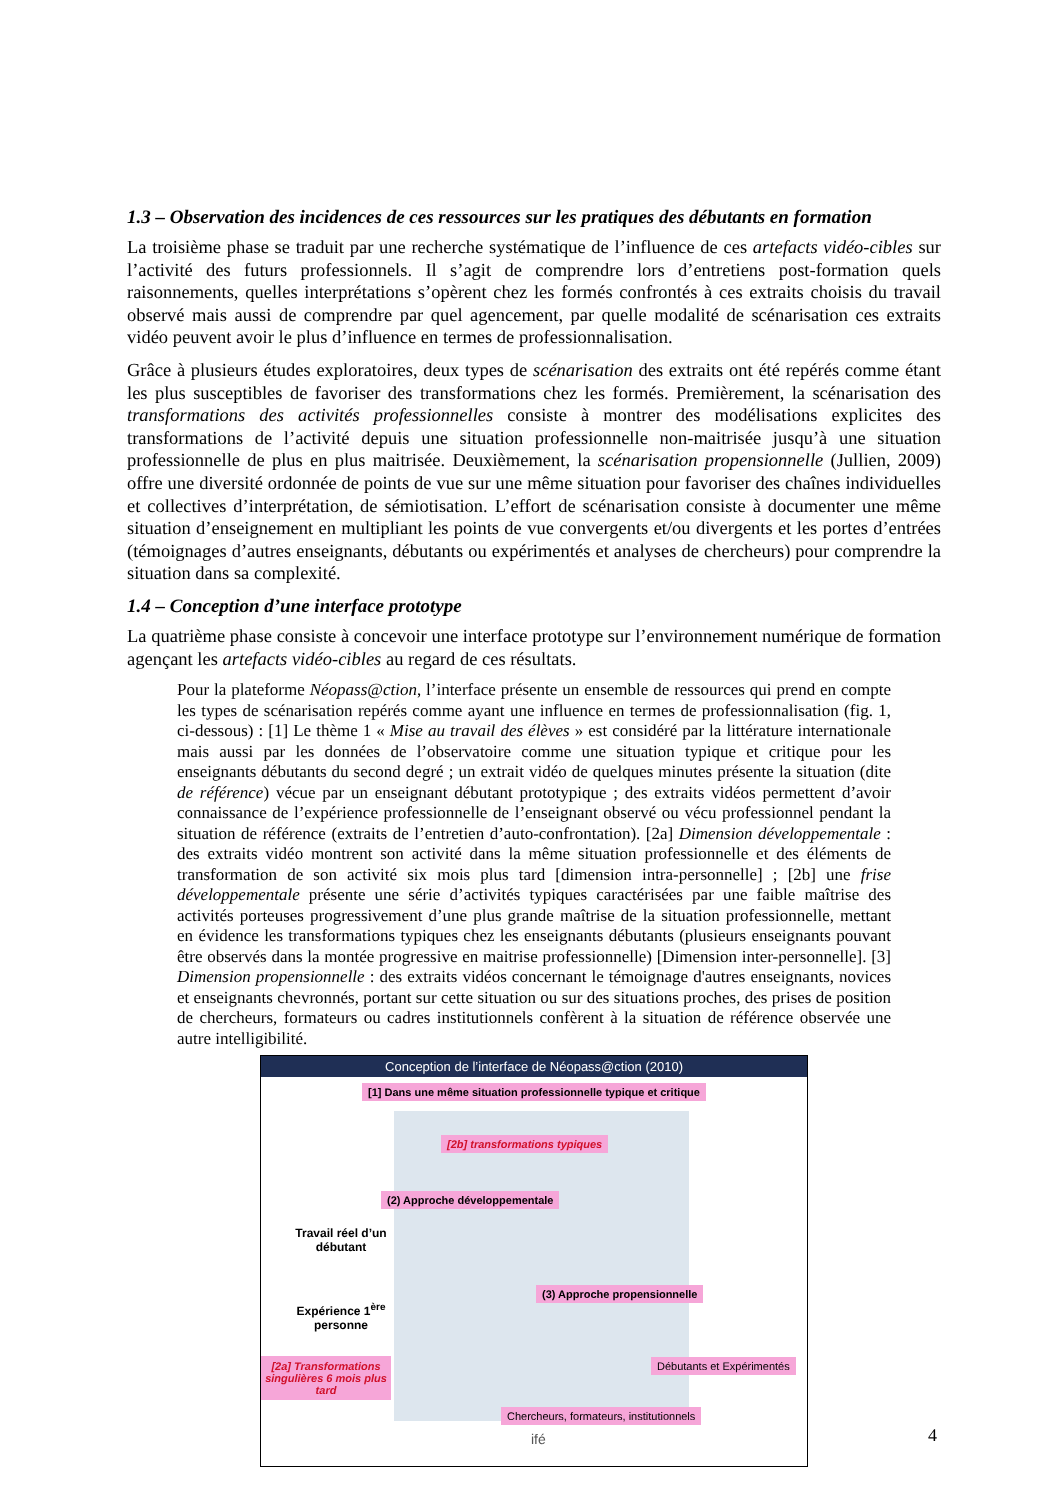1.3 – Observation des incidences de ces ressources sur les pratiques des débutants en formation
La troisième phase se traduit par une recherche systématique de l’influence de ces artefacts vidéo-cibles sur l’activité des futurs professionnels. Il s’agit de comprendre lors d’entretiens post-formation quels raisonnements, quelles interprétations s’opèrent chez les formés confrontés à ces extraits choisis du travail observé mais aussi de comprendre par quel agencement, par quelle modalité de scénarisation ces extraits vidéo peuvent avoir le plus d’influence en termes de professionnalisation.
Grâce à plusieurs études exploratoires, deux types de scénarisation des extraits ont été repérés comme étant les plus susceptibles de favoriser des transformations chez les formés. Premièrement, la scénarisation des transformations des activités professionnelles consiste à montrer des modélisations explicites des transformations de l’activité depuis une situation professionnelle non-maitrisée jusqu’à une situation professionnelle de plus en plus maitrisée. Deuxièmement, la scénarisation propensionnelle (Jullien, 2009) offre une diversité ordonnée de points de vue sur une même situation pour favoriser des chaînes individuelles et collectives d’interprétation, de sémiotisation. L’effort de scénarisation consiste à documenter une même situation d’enseignement en multipliant les points de vue convergents et/ou divergents et les portes d’entrées (témoignages d’autres enseignants, débutants ou expérimentés et analyses de chercheurs) pour comprendre la situation dans sa complexité.
1.4 – Conception d’une interface prototype
La quatrième phase consiste à concevoir une interface prototype sur l’environnement numérique de formation agençant les artefacts vidéo-cibles au regard de ces résultats.
Pour la plateforme Néopass@ction, l’interface présente un ensemble de ressources qui prend en compte les types de scénarisation repérés comme ayant une influence en termes de professionnalisation (fig. 1, ci-dessous) : [1] Le thème 1 « Mise au travail des élèves » est considéré par la littérature internationale mais aussi par les données de l’observatoire comme une situation typique et critique pour les enseignants débutants du second degré ; un extrait vidéo de quelques minutes présente la situation (dite de référence) vécue par un enseignant débutant prototypique ; des extraits vidéos permettent d’avoir connaissance de l’expérience professionnelle de l’enseignant observé ou vécu professionnel pendant la situation de référence (extraits de l’entretien d’auto-confrontation). [2a] Dimension développementale : des extraits vidéo montrent son activité dans la même situation professionnelle et des éléments de transformation de son activité six mois plus tard [dimension intra-personnelle] ; [2b] une frise développementale présente une série d’activités typiques caractérisées par une faible maîtrise des activités porteuses progressivement d’une plus grande maîtrise de la situation professionnelle, mettant en évidence les transformations typiques chez les enseignants débutants (plusieurs enseignants pouvant être observés dans la montée progressive en maitrise professionnelle) [Dimension inter-personnelle]. [3] Dimension propensionnelle : des extraits vidéos concernant le témoignage d'autres enseignants, novices et enseignants chevronnés, portant sur cette situation ou sur des situations proches, des prises de position de chercheurs, formateurs ou cadres institutionnels confèrent à la situation de référence observée une autre intelligibilité.
Conception de l’interface de Néopass@ction (2010)
[1] Dans une même situation professionnelle typique et critique
[2b] transformations typiques
(2) Approche développementale
Travail réel d’un débutant
Expérience 1<sup>ère</sup> personne
[2a] Transformations singulières 6 mois plus tard
(3) Approche propensionnelle
Débutants et Expérimentés
Chercheurs, formateurs, institutionnels
ifé
4